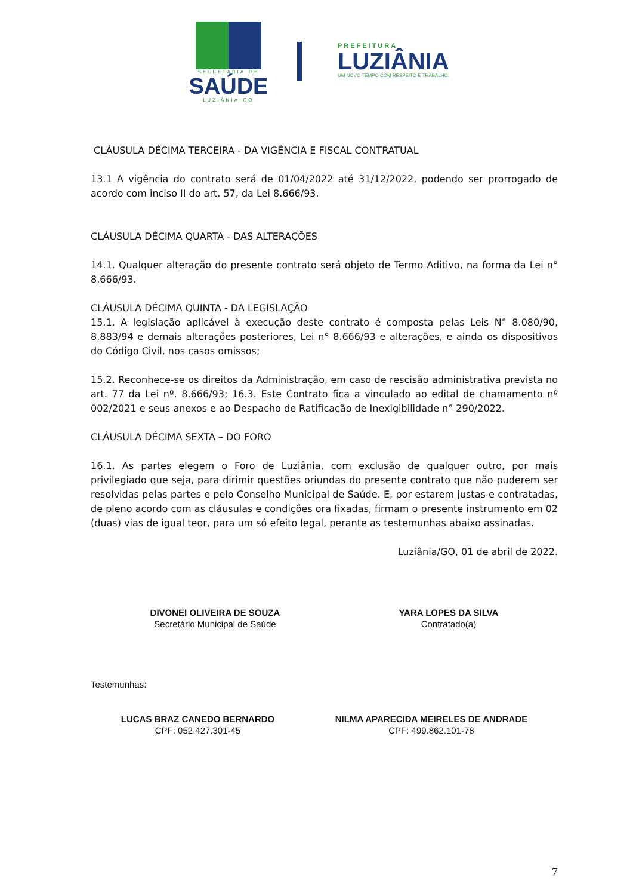SECRETARIA DE
SAÚDE
LUZIÂNIA-GO
PREFEITURA
LUZIÂNIA
UM NOVO TEMPO COM RESPEITO E TRABALHO.
CLÁUSULA DÉCIMA TERCEIRA - DA VIGÊNCIA E FISCAL CONTRATUAL
13.1 A vigência do contrato será de 01/04/2022 até 31/12/2022, podendo ser prorrogado de acordo com inciso II do art. 57, da Lei 8.666/93.
CLÁUSULA DÉCIMA QUARTA - DAS ALTERAÇÕES
14.1. Qualquer alteração do presente contrato será objeto de Termo Aditivo, na forma da Lei n° 8.666/93.
CLÁUSULA DÉCIMA QUINTA - DA LEGISLAÇÃO
15.1. A legislação aplicável à execução deste contrato é composta pelas Leis N° 8.080/90, 8.883/94 e demais alterações posteriores, Lei n° 8.666/93 e alterações, e ainda os dispositivos do Código Civil, nos casos omissos;
15.2. Reconhece-se os direitos da Administração, em caso de rescisão administrativa prevista no art. 77 da Lei nº. 8.666/93; 16.3. Este Contrato fica a vinculado ao edital de chamamento nº 002/2021 e seus anexos e ao Despacho de Ratificação de Inexigibilidade n° 290/2022.
CLÁUSULA DÉCIMA SEXTA – DO FORO
16.1. As partes elegem o Foro de Luziânia, com exclusão de qualquer outro, por mais privilegiado que seja, para dirimir questões oriundas do presente contrato que não puderem ser resolvidas pelas partes e pelo Conselho Municipal de Saúde. E, por estarem justas e contratadas, de pleno acordo com as cláusulas e condições ora fixadas, firmam o presente instrumento em 02 (duas) vias de igual teor, para um só efeito legal, perante as testemunhas abaixo assinadas.
Luziânia/GO, 01 de abril de 2022.
DIVONEI OLIVEIRA DE SOUZA
Secretário Municipal de Saúde
YARA LOPES DA SILVA
Contratado(a)
Testemunhas:
LUCAS BRAZ CANEDO BERNARDO
CPF: 052.427.301-45
NILMA APARECIDA MEIRELES DE ANDRADE
CPF: 499.862.101-78
7